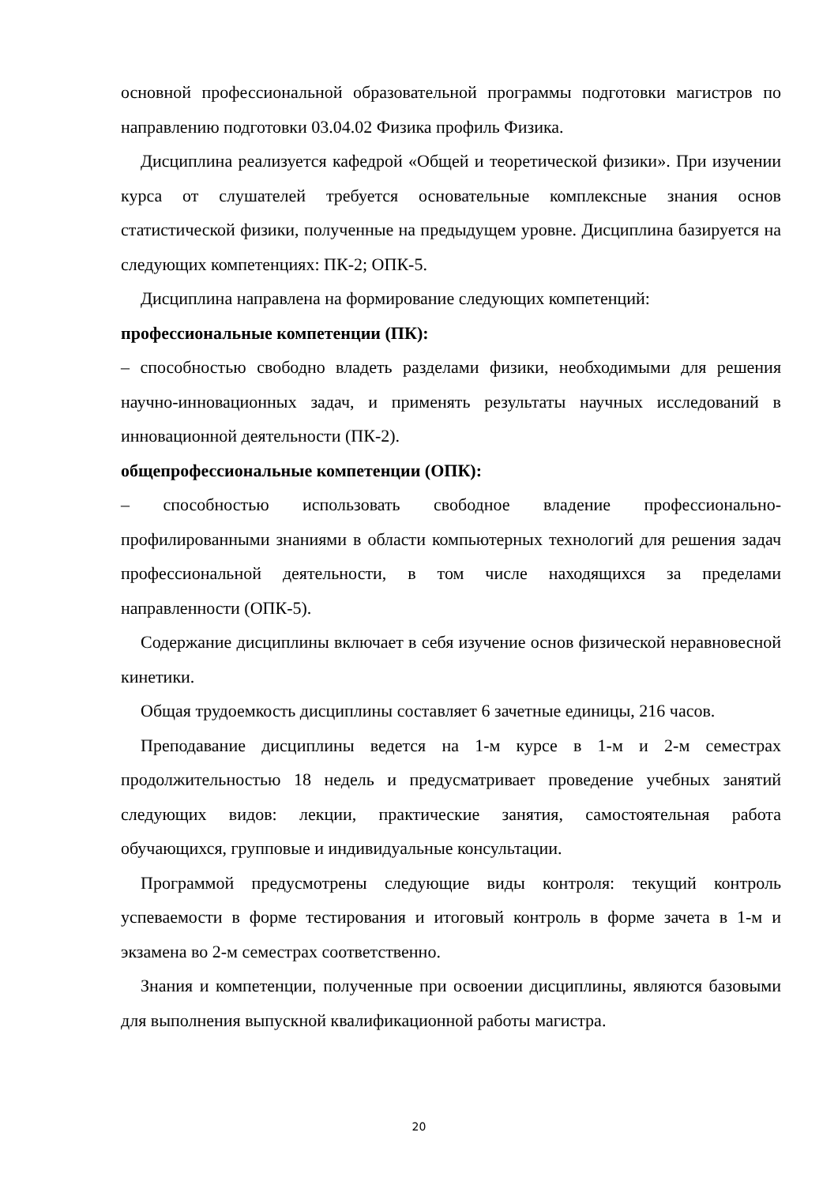основной профессиональной образовательной программы подготовки магистров по направлению подготовки 03.04.02 Физика профиль Физика.
Дисциплина реализуется кафедрой «Общей и теоретической физики». При изучении курса от слушателей требуется основательные комплексные знания основ статистической физики, полученные на предыдущем уровне. Дисциплина базируется на следующих компетенциях: ПК-2; ОПК-5.
Дисциплина направлена на формирование следующих компетенций:
профессиональные компетенции (ПК):
– способностью свободно владеть разделами физики, необходимыми для решения научно-инновационных задач, и применять результаты научных исследований в инновационной деятельности (ПК-2).
общепрофессиональные компетенции (ОПК):
– способностью использовать свободное владение профессионально-профилированными знаниями в области компьютерных технологий для решения задач профессиональной деятельности, в том числе находящихся за пределами направленности (ОПК-5).
Содержание дисциплины включает в себя изучение основ физической неравновесной кинетики.
Общая трудоемкость дисциплины составляет 6 зачетные единицы, 216 часов.
Преподавание дисциплины ведется на 1-м курсе в 1-м и 2-м семестрах продолжительностью 18 недель и предусматривает проведение учебных занятий следующих видов: лекции, практические занятия, самостоятельная работа обучающихся, групповые и индивидуальные консультации.
Программой предусмотрены следующие виды контроля: текущий контроль успеваемости в форме тестирования и итоговый контроль в форме зачета в 1-м и экзамена во 2-м семестрах соответственно.
Знания и компетенции, полученные при освоении дисциплины, являются базовыми для выполнения выпускной квалификационной работы магистра.
20